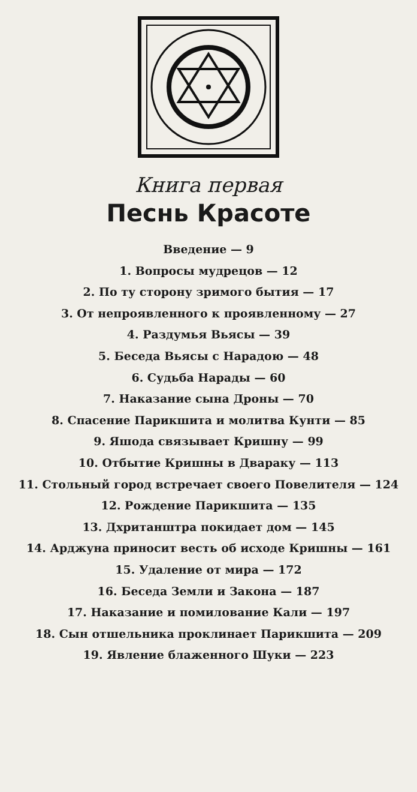Книга первая
Песнь Красоте
Введение — 9
1. Вопросы мудрецов — 12
2. По ту сторону зримого бытия — 17
3. От непроявленного к проявленному — 27
4. Раздумья Вьясы — 39
5. Беседа Вьясы с Нарадою — 48
6. Судьба Нарады — 60
7. Наказание сына Дроны — 70
8. Спасение Парикшита и молитва Кунти — 85
9. Яшода связывает Кришну — 99
10. Отбытие Кришны в Дваpаку — 113
11. Стольный город встречает своего Повелителя — 124
12. Рождение Парикшита — 135
13. Дхританштра покидает дом — 145
14. Арджуна приносит весть об исходе Кришны — 161
15. Удаление от мира — 172
16. Беседа Земли и Закона — 187
17. Наказание и помилование Кали — 197
18. Сын отшельника проклинает Парикшита — 209
19. Явление блаженного Шуки — 223